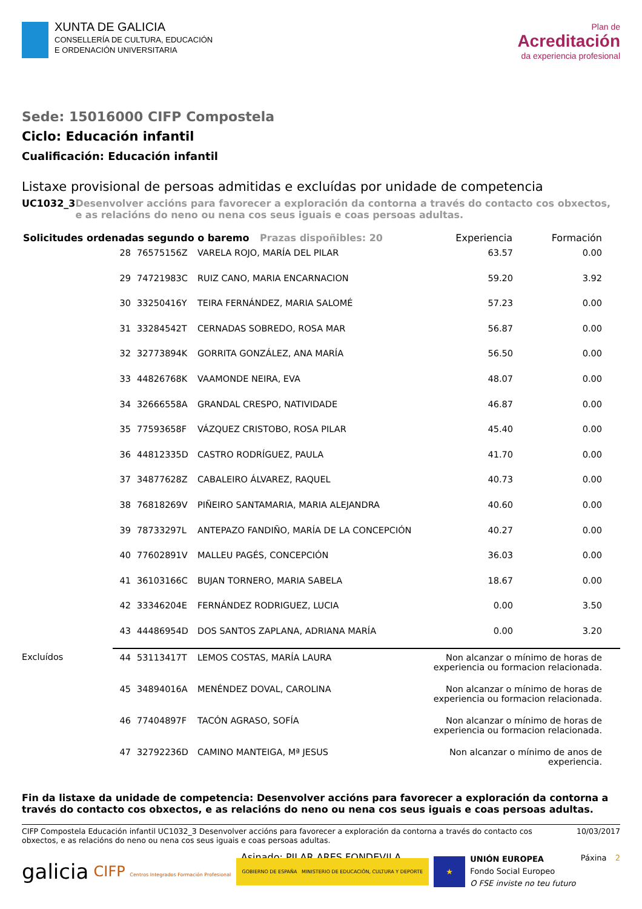XUNTA DE GALICIA
CONSELLERÍA DE CULTURA, EDUCACIÓN
E ORDENACIÓN UNIVERSITARIA
Plan de
Acreditación
da experiencia profesional
Sede: 15016000 CIFP Compostela
Ciclo: Educación infantil
Cualificación: Educación infantil
Listaxe provisional de persoas admitidas e excluídas por unidade de competencia
UC1032_3 Desenvolver accións para favorecer a exploración da contorna a través do contacto cos obxectos, e as relacións do neno ou nena cos seus iguais e coas persoas adultas.
| Solicitudes ordenadas segundo o baremo Prazas dispoñibles: 20 | | | | Experiencia | Formación |
| --- | --- | --- | --- | --- | --- |
| | 28 | 76575156Z | VARELA ROJO, MARÍA DEL PILAR | 63.57 | 0.00 |
| | 29 | 74721983C | RUIZ CANO, MARIA ENCARNACION | 59.20 | 3.92 |
| | 30 | 33250416Y | TEIRA FERNÁNDEZ, MARIA SALOMÉ | 57.23 | 0.00 |
| | 31 | 33284542T | CERNADAS SOBREDO, ROSA MAR | 56.87 | 0.00 |
| | 32 | 32773894K | GORRITA GONZÁLEZ, ANA MARÍA | 56.50 | 0.00 |
| | 33 | 44826768K | VAAMONDE NEIRA, EVA | 48.07 | 0.00 |
| | 34 | 32666558A | GRANDAL CRESPO, NATIVIDADE | 46.87 | 0.00 |
| | 35 | 77593658F | VÁZQUEZ CRISTOBO, ROSA PILAR | 45.40 | 0.00 |
| | 36 | 44812335D | CASTRO RODRÍGUEZ, PAULA | 41.70 | 0.00 |
| | 37 | 34877628Z | CABALEIRO ÁLVAREZ, RAQUEL | 40.73 | 0.00 |
| | 38 | 76818269V | PIÑEIRO SANTAMARIA, MARIA ALEJANDRA | 40.60 | 0.00 |
| | 39 | 78733297L | ANTEPAZO FANDIÑO, MARÍA DE LA CONCEPCIÓN | 40.27 | 0.00 |
| | 40 | 77602891V | MALLEU PAGÉS, CONCEPCIÓN | 36.03 | 0.00 |
| | 41 | 36103166C | BUJAN TORNERO, MARIA SABELA | 18.67 | 0.00 |
| | 42 | 33346204E | FERNÁNDEZ RODRIGUEZ, LUCIA | 0.00 | 3.50 |
| | 43 | 44486954D | DOS SANTOS ZAPLANA, ADRIANA MARÍA | 0.00 | 3.20 |
| Excluídos | 44 | 53113417T | LEMOS COSTAS, MARÍA LAURA | Non alcanzar o mínimo de horas de experiencia ou formacion relacionada. | |
| | 45 | 34894016A | MENÉNDEZ DOVAL, CAROLINA | Non alcanzar o mínimo de horas de experiencia ou formacion relacionada. | |
| | 46 | 77404897F | TACÓN AGRASO, SOFÍA | Non alcanzar o mínimo de horas de experiencia ou formacion relacionada. | |
| | 47 | 32792236D | CAMINO MANTEIGA, Mª JESUS | Non alcanzar o mínimo de anos de experiencia. | |
Fin da listaxe da unidade de competencia: Desenvolver accións para favorecer a exploración da contorna a través do contacto cos obxectos, e as relacións do neno ou nena cos seus iguais e coas persoas adultas.
Asinado: PILAR ARES FONDEVILA
CIFP Compostela Educación infantil UC1032_3 Desenvolver accións para favorecer a exploración da contorna a través do contacto cos obxectos, e as relacións do neno ou nena cos seus iguais e coas persoas adultas. 10/03/2017
galicia CIFP Centros Integrados Formación Profesional GOBIERNO DE ESPAÑA MINISTERIO DE EDUCACIÓN, CULTURA Y DEPORTE ★ UNIÓN EUROPEA
Fondo Social Europeo
O FSE inviste no teu futuro Páxina 2